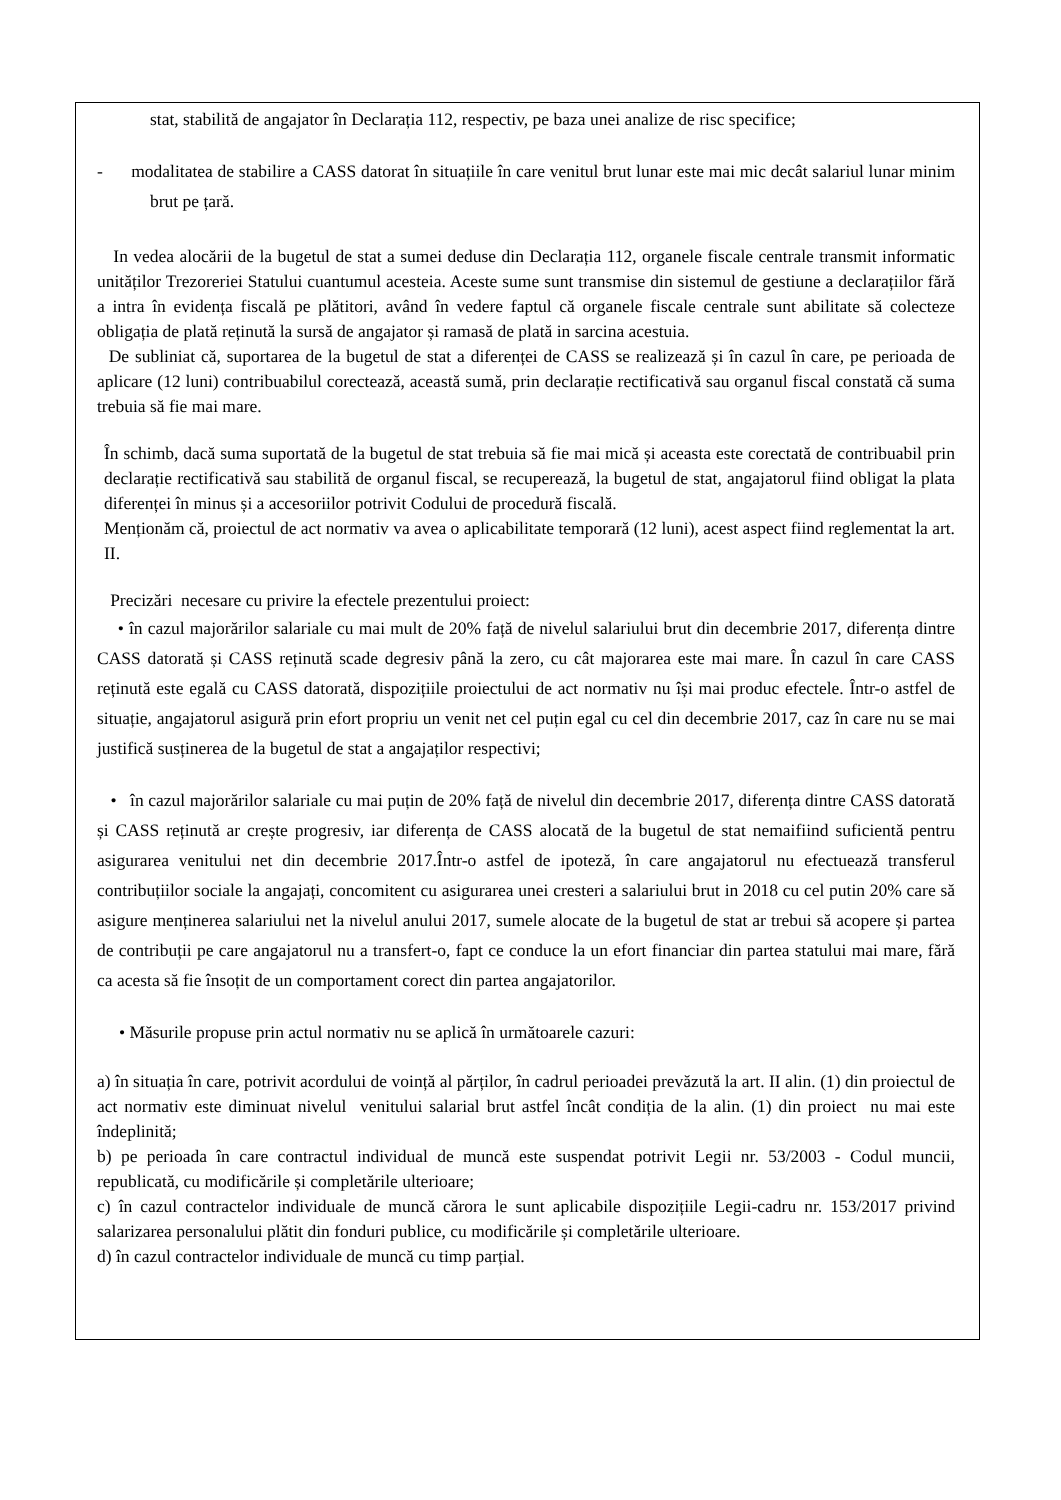stat, stabilită de angajator în Declarația 112, respectiv, pe baza unei analize de risc specifice;
- modalitatea de stabilire a CASS datorat în situațiile în care venitul brut lunar este mai mic decât salariul lunar minim brut pe țară.
In vedea alocării de la bugetul de stat a sumei deduse din Declarația 112, organele fiscale centrale transmit informatic unităților Trezoreriei Statului cuantumul acesteia. Aceste sume sunt transmise din sistemul de gestiune a declarațiilor fără a intra în evidența fiscală pe plătitori, având în vedere faptul că organele fiscale centrale sunt abilitate să colecteze obligația de plată reținută la sursă de angajator și ramasă de plată in sarcina acestuia.
De subliniat că, suportarea de la bugetul de stat a diferenței de CASS se realizează și în cazul în care, pe perioada de aplicare (12 luni) contribuabilul corectează, această sumă, prin declarație rectificativă sau organul fiscal constată că suma trebuia să fie mai mare.
În schimb, dacă suma suportată de la bugetul de stat trebuia să fie mai mică și aceasta este corectată de contribuabil prin declarație rectificativă sau stabilită de organul fiscal, se recuperează, la bugetul de stat, angajatorul fiind obligat la plata diferenței în minus și a accesoriilor potrivit Codului de procedură fiscală.
Menționăm că, proiectul de act normativ va avea o aplicabilitate temporară (12 luni), acest aspect fiind reglementat la art. II.
Precizări necesare cu privire la efectele prezentului proiect:
• în cazul majorărilor salariale cu mai mult de 20% față de nivelul salariului brut din decembrie 2017, diferența dintre CASS datorată și CASS reținută scade degresiv până la zero, cu cât majorarea este mai mare. În cazul în care CASS reținută este egală cu CASS datorată, dispozițiile proiectului de act normativ nu își mai produc efectele. Într-o astfel de situație, angajatorul asigură prin efort propriu un venit net cel puțin egal cu cel din decembrie 2017, caz în care nu se mai justifică susținerea de la bugetul de stat a angajaților respectivi;
• în cazul majorărilor salariale cu mai puțin de 20% față de nivelul din decembrie 2017, diferența dintre CASS datorată și CASS reținută ar crește progresiv, iar diferența de CASS alocată de la bugetul de stat nemaifiind suficientă pentru asigurarea venitului net din decembrie 2017.Într-o astfel de ipoteză, în care angajatorul nu efectuează transferul contribuțiilor sociale la angajați, concomitent cu asigurarea unei cresteri a salariului brut in 2018 cu cel putin 20% care să asigure menținerea salariului net la nivelul anului 2017, sumele alocate de la bugetul de stat ar trebui să acopere și partea de contribuții pe care angajatorul nu a transfert-o, fapt ce conduce la un efort financiar din partea statului mai mare, fără ca acesta să fie însoțit de un comportament corect din partea angajatorilor.
• Măsurile propuse prin actul normativ nu se aplică în următoarele cazuri:
a) în situația în care, potrivit acordului de voință al părților, în cadrul perioadei prevăzută la art. II alin. (1) din proiectul de act normativ este diminuat nivelul venitului salarial brut astfel încât condiția de la alin. (1) din proiect nu mai este îndeplinită;
b) pe perioada în care contractul individual de muncă este suspendat potrivit Legii nr. 53/2003 - Codul muncii, republicată, cu modificările și completările ulterioare;
c) în cazul contractelor individuale de muncă cărora le sunt aplicabile dispozițiile Legii-cadru nr. 153/2017 privind salarizarea personalului plătit din fonduri publice, cu modificările și completările ulterioare.
d) în cazul contractelor individuale de muncă cu timp parțial.